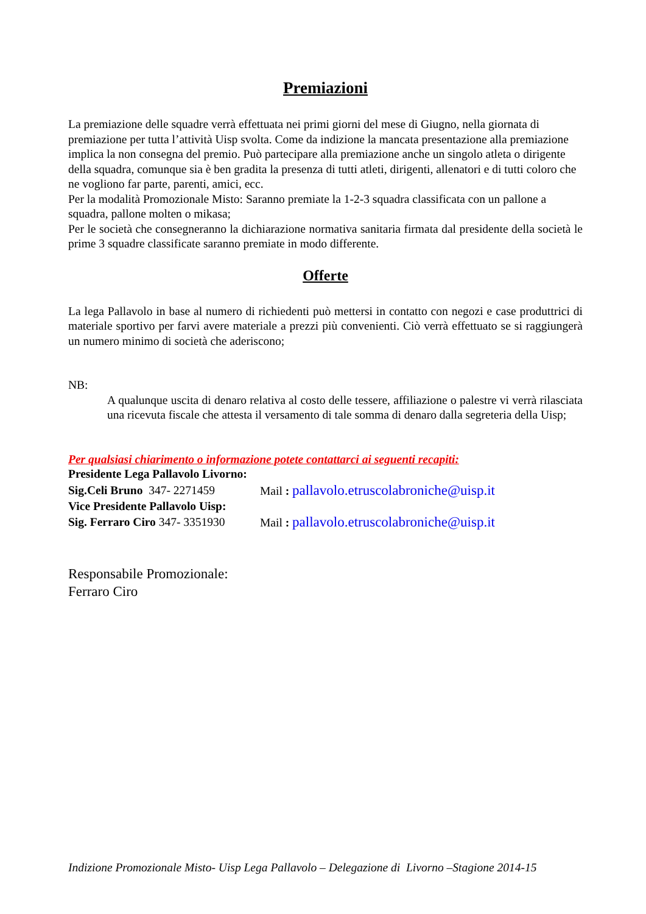Premiazioni
La premiazione delle squadre verrà effettuata nei primi giorni del mese di Giugno, nella giornata di premiazione per tutta l’attività Uisp svolta. Come da indizione la mancata presentazione alla premiazione implica la non consegna del premio. Può partecipare alla premiazione anche un singolo atleta o dirigente della squadra, comunque sia è ben gradita la presenza di tutti atleti, dirigenti, allenatori e di tutti coloro che ne vogliono far parte, parenti, amici, ecc.
Per la modalità Promozionale Misto: Saranno premiate la 1-2-3 squadra classificata con un pallone a squadra, pallone molten o mikasa;
Per le società che consegneranno la dichiarazione normativa sanitaria firmata dal presidente della società le prime 3 squadre classificate saranno premiate in modo differente.
Offerte
La lega Pallavolo in base al numero di richiedenti può mettersi in contatto con negozi e case produttrici di materiale sportivo per farvi avere materiale a prezzi più convenienti. Ciò verrà effettuato se si raggiungerà un numero minimo di società che aderiscono;
NB:
A qualunque uscita di denaro relativa al costo delle tessere, affiliazione o palestre vi verrà rilasciata una ricevuta fiscale che attesta il versamento di tale somma di denaro dalla segreteria della Uisp;
Per qualsiasi chiarimento o informazione potete contattarci ai seguenti recapiti:
Presidente Lega Pallavolo Livorno:
Sig.Celi Bruno 347- 2271459 Mail : pallavolo.etruscolabroniche@uisp.it
Vice Presidente Pallavolo Uisp:
Sig. Ferraro Ciro 347- 3351930 Mail : pallavolo.etruscolabroniche@uisp.it
Responsabile Promozionale:
Ferraro Ciro
Indizione Promozionale Misto- Uisp Lega Pallavolo – Delegazione di Livorno –Stagione 2014-15